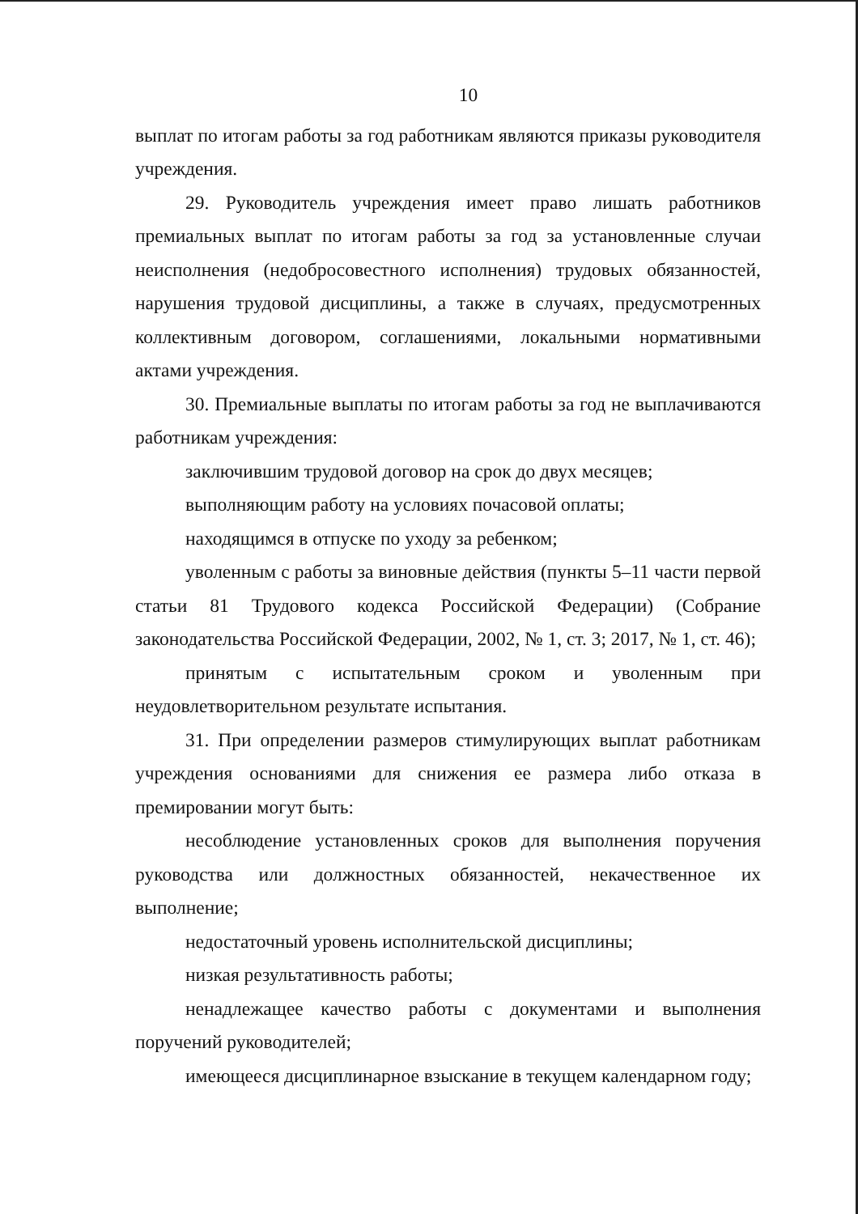10
выплат по итогам работы за год работникам являются приказы руководителя учреждения.
29. Руководитель учреждения имеет право лишать работников премиальных выплат по итогам работы за год за установленные случаи неисполнения (недобросовестного исполнения) трудовых обязанностей, нарушения трудовой дисциплины, а также в случаях, предусмотренных коллективным договором, соглашениями, локальными нормативными актами учреждения.
30. Премиальные выплаты по итогам работы за год не выплачиваются работникам учреждения:
заключившим трудовой договор на срок до двух месяцев;
выполняющим работу на условиях почасовой оплаты;
находящимся в отпуске по уходу за ребенком;
уволенным с работы за виновные действия (пункты 5–11 части первой статьи 81 Трудового кодекса Российской Федерации) (Собрание законодательства Российской Федерации, 2002, № 1, ст. 3; 2017, № 1, ст. 46);
принятым с испытательным сроком и уволенным при неудовлетворительном результате испытания.
31. При определении размеров стимулирующих выплат работникам учреждения основаниями для снижения ее размера либо отказа в премировании могут быть:
несоблюдение установленных сроков для выполнения поручения руководства или должностных обязанностей, некачественное их выполнение;
недостаточный уровень исполнительской дисциплины;
низкая результативность работы;
ненадлежащее качество работы с документами и выполнения поручений руководителей;
имеющееся дисциплинарное взыскание в текущем календарном году;